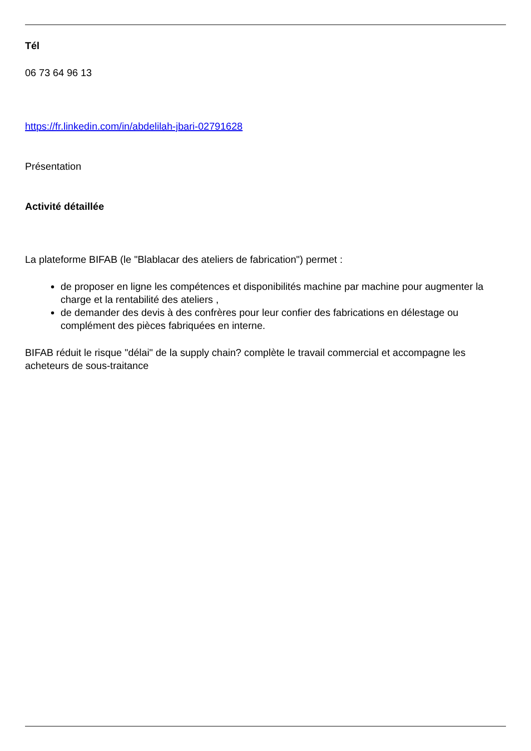Tél
06 73 64 96 13
https://fr.linkedin.com/in/abdelilah-jbari-02791628
Présentation
Activité détaillée
La plateforme BIFAB (le "Blablacar des ateliers de fabrication") permet :
de proposer en ligne les compétences et disponibilités machine par machine pour augmenter la charge et la rentabilité des ateliers ,
de demander des devis à des confrères pour leur confier des fabrications en délestage ou complément des pièces fabriquées en interne.
BIFAB réduit le risque "délai" de la supply chain? complète le travail commercial et accompagne les acheteurs de sous-traitance